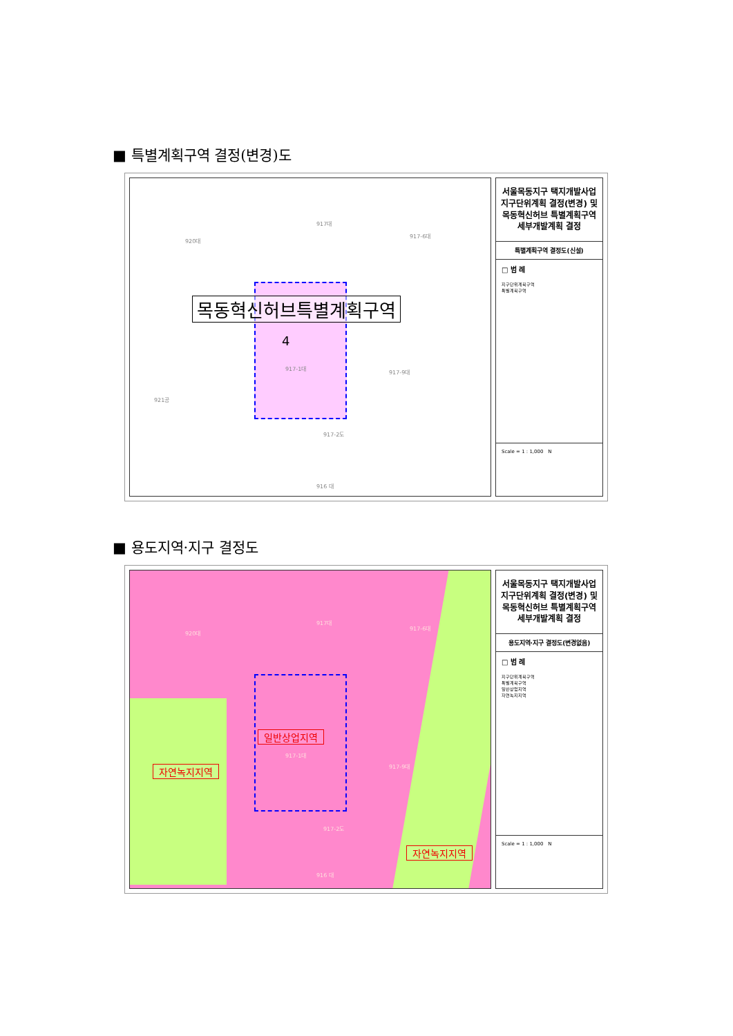■ 특별계획구역 결정(변경)도
목동혁신허브특별계획구역
4
917대
920대
917-6대
917-1대
917-9대
921공
917-2도
916 대
서울목동지구 택지개발사업 지구단위계획 결정(변경) 및 목동혁신허브 특별계획구역 세부개발계획 결정
특별계획구역 결정도(신설)
□ 범 례
지구단위계획구역
특별계획구역
Scale = 1 : 1,000 N
■ 용도지역·지구 결정도
917대
920대
917-6대
일반상업지역
917-1대
917-9대 자연녹지지역
917-2도
자연녹지지역
916 대
서울목동지구 택지개발사업 지구단위계획 결정(변경) 및 목동혁신허브 특별계획구역 세부개발계획 결정
용도지역·지구 결정도(변경없음)
□ 범 례
지구단위계획구역
특별계획구역
일반상업지역
자연녹지지역
Scale = 1 : 1,000 N